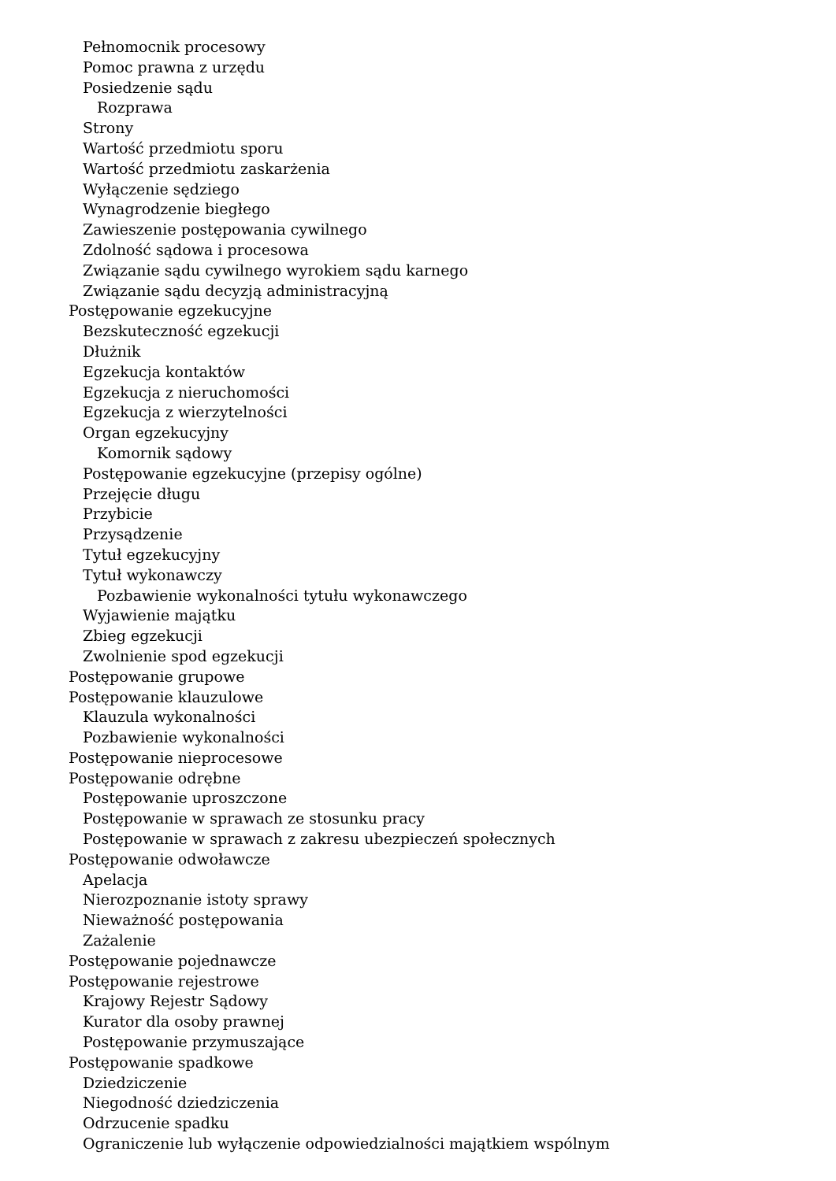Pełnomocnik procesowy
Pomoc prawna z urzędu
Posiedzenie sądu
Rozprawa
Strony
Wartość przedmiotu sporu
Wartość przedmiotu zaskarżenia
Wyłączenie sędziego
Wynagrodzenie biegłego
Zawieszenie postępowania cywilnego
Zdolność sądowa i procesowa
Związanie sądu cywilnego wyrokiem sądu karnego
Związanie sądu decyzją administracyjną
Postępowanie egzekucyjne
Bezskuteczność egzekucji
Dłużnik
Egzekucja kontaktów
Egzekucja z nieruchomości
Egzekucja z wierzytelności
Organ egzekucyjny
Komornik sądowy
Postępowanie egzekucyjne (przepisy ogólne)
Przejęcie długu
Przybicie
Przysądzenie
Tytuł egzekucyjny
Tytuł wykonawczy
Pozbawienie wykonalności tytułu wykonawczego
Wyjawienie majątku
Zbieg egzekucji
Zwolnienie spod egzekucji
Postępowanie grupowe
Postępowanie klauzulowe
Klauzula wykonalności
Pozbawienie wykonalności
Postępowanie nieprocesowe
Postępowanie odrębne
Postępowanie uproszczone
Postępowanie w sprawach ze stosunku pracy
Postępowanie w sprawach z zakresu ubezpieczeń społecznych
Postępowanie odwoławcze
Apelacja
Nierozpoznanie istoty sprawy
Nieważność postępowania
Zażalenie
Postępowanie pojednawcze
Postępowanie rejestrowe
Krajowy Rejestr Sądowy
Kurator dla osoby prawnej
Postępowanie przymuszające
Postępowanie spadkowe
Dziedziczenie
Niegodność dziedziczenia
Odrzucenie spadku
Ograniczenie lub wyłączenie odpowiedzialności majątkiem wspólnym